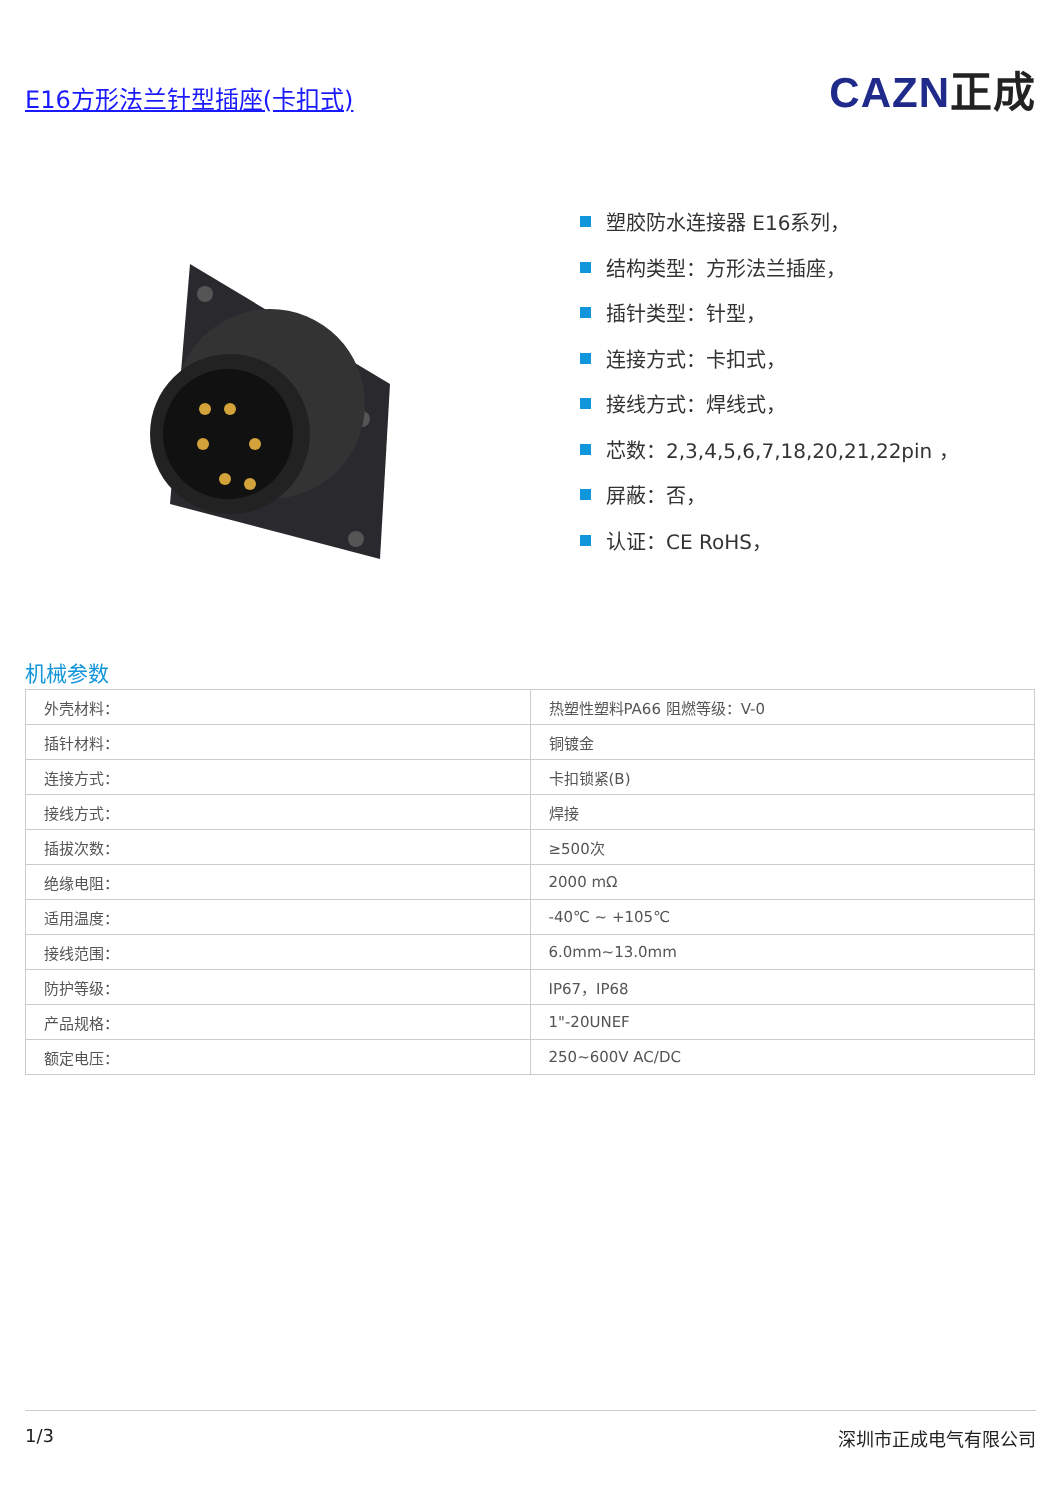E16方形法兰针型插座(卡扣式)
CAZN正成
塑胶防水连接器 E16系列，
结构类型：方形法兰插座，
插针类型：针型，
连接方式：卡扣式，
接线方式：焊线式，
芯数：2,3,4,5,6,7,18,20,21,22pin ，
屏蔽：否，
认证：CE RoHS，
机械参数
| 外壳材料： | 热塑性塑料PA66 阻燃等级：V-0 |
| 插针材料： | 铜镀金 |
| 连接方式： | 卡扣锁紧(B) |
| 接线方式： | 焊接 |
| 插拔次数： | ≥500次 |
| 绝缘电阻： | 2000 mΩ |
| 适用温度： | -40℃ ~ +105℃ |
| 接线范围： | 6.0mm~13.0mm |
| 防护等级： | IP67，IP68 |
| 产品规格： | 1"-20UNEF |
| 额定电压： | 250~600V AC/DC |
1/3 深圳市正成电气有限公司